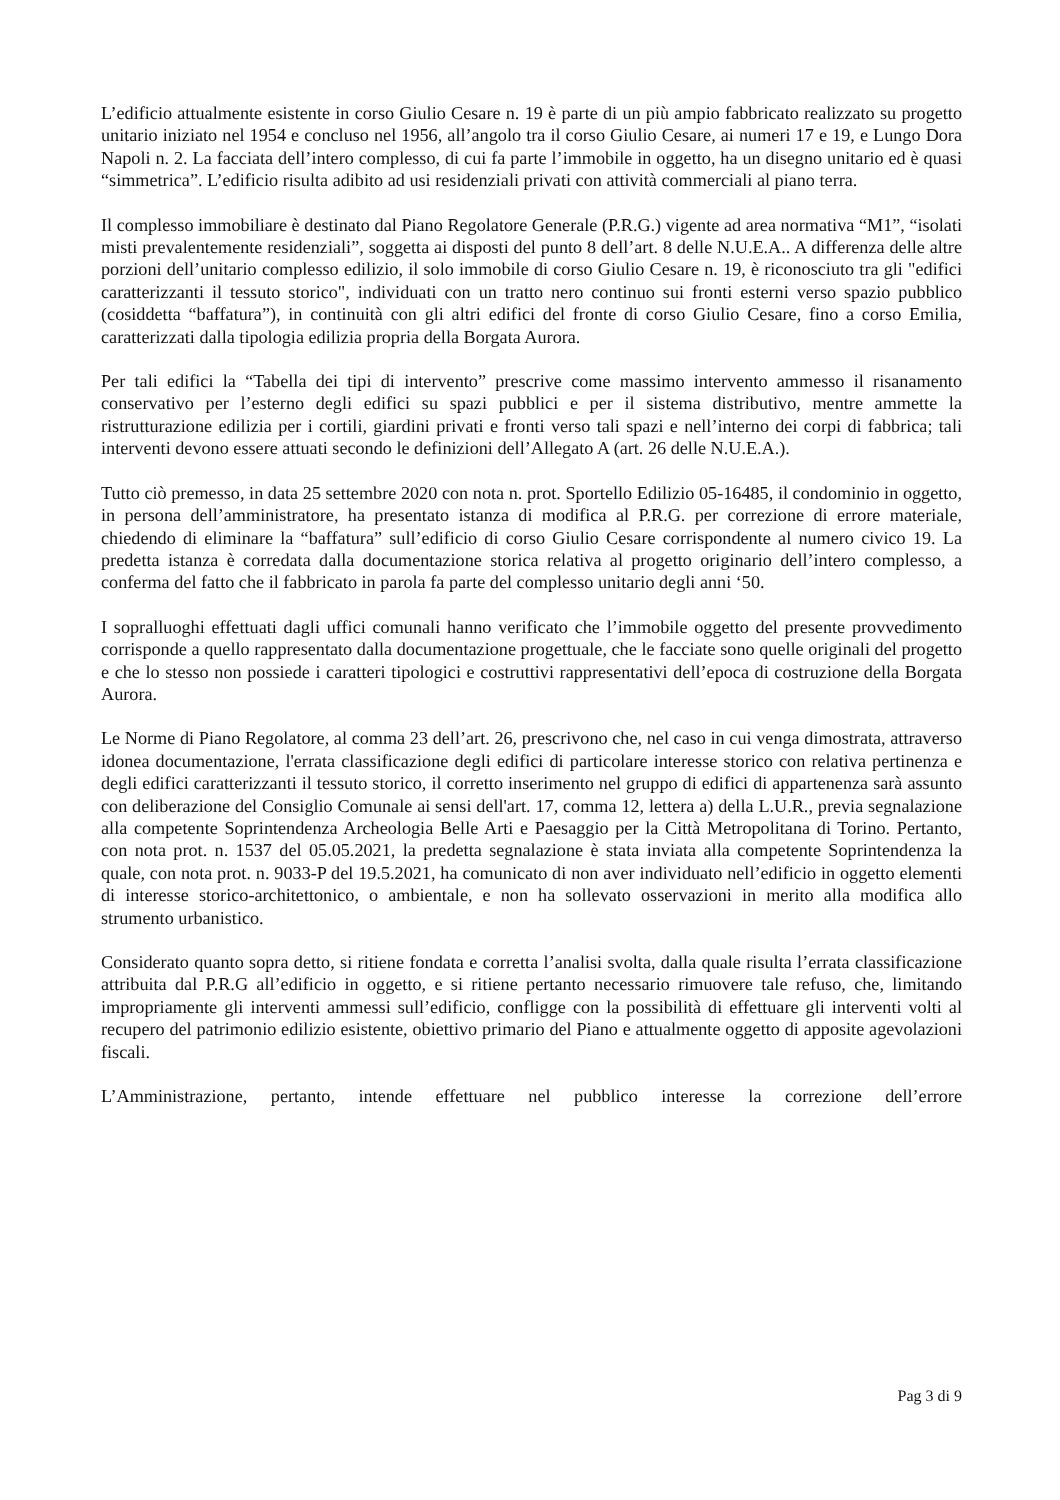L’edificio attualmente esistente in corso Giulio Cesare n. 19 è parte di un più ampio fabbricato realizzato su progetto unitario iniziato nel 1954 e concluso nel 1956, all’angolo tra il corso Giulio Cesare, ai numeri 17 e 19, e Lungo Dora Napoli n. 2. La facciata dell’intero complesso, di cui fa parte l’immobile in oggetto, ha un disegno unitario ed è quasi “simmetrica”. L’edificio risulta adibito ad usi residenziali privati con attività commerciali al piano terra.
Il complesso immobiliare è destinato dal Piano Regolatore Generale (P.R.G.) vigente ad area normativa “M1”, “isolati misti prevalentemente residenziali”, soggetta ai disposti del punto 8 dell’art. 8 delle N.U.E.A.. A differenza delle altre porzioni dell’unitario complesso edilizio, il solo immobile di corso Giulio Cesare n. 19, è riconosciuto tra gli "edifici caratterizzanti il tessuto storico", individuati con un tratto nero continuo sui fronti esterni verso spazio pubblico (cosiddetta “baffatura”), in continuità con gli altri edifici del fronte di corso Giulio Cesare, fino a corso Emilia, caratterizzati dalla tipologia edilizia propria della Borgata Aurora.
Per tali edifici la “Tabella dei tipi di intervento” prescrive come massimo intervento ammesso il risanamento conservativo per l’esterno degli edifici su spazi pubblici e per il sistema distributivo, mentre ammette la ristrutturazione edilizia per i cortili, giardini privati e fronti verso tali spazi e nell’interno dei corpi di fabbrica; tali interventi devono essere attuati secondo le definizioni dell’Allegato A (art. 26 delle N.U.E.A.).
Tutto ciò premesso, in data 25 settembre 2020 con nota n. prot. Sportello Edilizio 05-16485, il condominio in oggetto, in persona dell’amministratore, ha presentato istanza di modifica al P.R.G. per correzione di errore materiale, chiedendo di eliminare la “baffatura” sull’edificio di corso Giulio Cesare corrispondente al numero civico 19. La predetta istanza è corredata dalla documentazione storica relativa al progetto originario dell’intero complesso, a conferma del fatto che il fabbricato in parola fa parte del complesso unitario degli anni ‘50.
I sopralluoghi effettuati dagli uffici comunali hanno verificato che l’immobile oggetto del presente provvedimento corrisponde a quello rappresentato dalla documentazione progettuale, che le facciate sono quelle originali del progetto e che lo stesso non possiede i caratteri tipologici e costruttivi rappresentativi dell’epoca di costruzione della Borgata Aurora.
Le Norme di Piano Regolatore, al comma 23 dell’art. 26, prescrivono che, nel caso in cui venga dimostrata, attraverso idonea documentazione, l'errata classificazione degli edifici di particolare interesse storico con relativa pertinenza e degli edifici caratterizzanti il tessuto storico, il corretto inserimento nel gruppo di edifici di appartenenza sarà assunto con deliberazione del Consiglio Comunale ai sensi dell'art. 17, comma 12, lettera a) della L.U.R., previa segnalazione alla competente Soprintendenza Archeologia Belle Arti e Paesaggio per la Città Metropolitana di Torino. Pertanto, con nota prot. n. 1537 del 05.05.2021, la predetta segnalazione è stata inviata alla competente Soprintendenza la quale, con nota prot. n. 9033-P del 19.5.2021, ha comunicato di non aver individuato nell’edificio in oggetto elementi di interesse storico-architettonico, o ambientale, e non ha sollevato osservazioni in merito alla modifica allo strumento urbanistico.
Considerato quanto sopra detto, si ritiene fondata e corretta l’analisi svolta, dalla quale risulta l’errata classificazione attribuita dal P.R.G all’edificio in oggetto, e si ritiene pertanto necessario rimuovere tale refuso, che, limitando impropriamente gli interventi ammessi sull’edificio, confligge con la possibilità di effettuare gli interventi volti al recupero del patrimonio edilizio esistente, obiettivo primario del Piano e attualmente oggetto di apposite agevolazioni fiscali.
L’Amministrazione, pertanto, intende effettuare nel pubblico interesse la correzione dell’errore
Pag 3 di 9